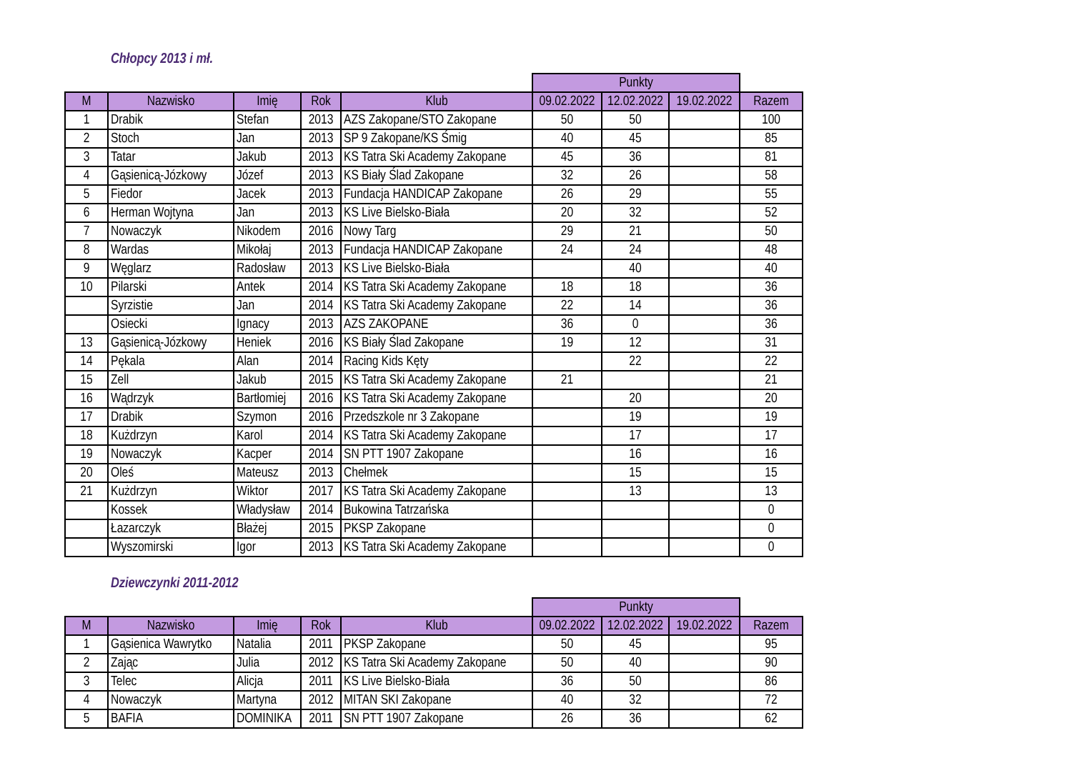Chłopcy 2013 i mł.
| | | | | | Punkty | | | |
| M | Nazwisko | Imię | Rok | Klub | 09.02.2022 | 12.02.2022 | 19.02.2022 | Razem |
| 1 | Drabik | Stefan | 2013 | AZS Zakopane/STO Zakopane | 50 | 50 | | 100 |
| 2 | Stoch | Jan | 2013 | SP 9 Zakopane/KS Śmig | 40 | 45 | | 85 |
| 3 | Tatar | Jakub | 2013 | KS Tatra Ski Academy Zakopane | 45 | 36 | | 81 |
| 4 | Gąsienicą-Józkowy | Józef | 2013 | KS Biały Ślad Zakopane | 32 | 26 | | 58 |
| 5 | Fiedor | Jacek | 2013 | Fundacja HANDICAP Zakopane | 26 | 29 | | 55 |
| 6 | Herman Wojtyna | Jan | 2013 | KS Live Bielsko-Biała | 20 | 32 | | 52 |
| 7 | Nowaczyk | Nikodem | 2016 | Nowy Targ | 29 | 21 | | 50 |
| 8 | Wardas | Mikołaj | 2013 | Fundacja HANDICAP Zakopane | 24 | 24 | | 48 |
| 9 | Węglarz | Radosław | 2013 | KS Live Bielsko-Biała | | 40 | | 40 |
| 10 | Pilarski | Antek | 2014 | KS Tatra Ski Academy Zakopane | 18 | 18 | | 36 |
| | Syrzistie | Jan | 2014 | KS Tatra Ski Academy Zakopane | 22 | 14 | | 36 |
| | Osiecki | Ignacy | 2013 | AZS ZAKOPANE | 36 | 0 | | 36 |
| 13 | Gąsienicą-Józkowy | Heniek | 2016 | KS Biały Ślad Zakopane | 19 | 12 | | 31 |
| 14 | Pękala | Alan | 2014 | Racing Kids Kęty | | 22 | | 22 |
| 15 | Zell | Jakub | 2015 | KS Tatra Ski Academy Zakopane | 21 | | | 21 |
| 16 | Wądrzyk | Bartłomiej | 2016 | KS Tatra Ski Academy Zakopane | | 20 | | 20 |
| 17 | Drabik | Szymon | 2016 | Przedszkole nr 3 Zakopane | | 19 | | 19 |
| 18 | Kużdrzyn | Karol | 2014 | KS Tatra Ski Academy Zakopane | | 17 | | 17 |
| 19 | Nowaczyk | Kacper | 2014 | SN PTT 1907 Zakopane | | 16 | | 16 |
| 20 | Oleś | Mateusz | 2013 | Chełmek | | 15 | | 15 |
| 21 | Kużdrzyn | Wiktor | 2017 | KS Tatra Ski Academy Zakopane | | 13 | | 13 |
| | Kossek | Władysław | 2014 | Bukowina Tatrzańska | | | | 0 |
| | Łazarczyk | Błażej | 2015 | PKSP Zakopane | | | | 0 |
| | Wyszomirski | Igor | 2013 | KS Tatra Ski Academy Zakopane | | | | 0 |
Dziewczynki 2011-2012
| | | | | | Punkty | | | |
| M | Nazwisko | Imię | Rok | Klub | 09.02.2022 | 12.02.2022 | 19.02.2022 | Razem |
| 1 | Gąsienica Wawrytko | Natalia | 2011 | PKSP Zakopane | 50 | 45 | | 95 |
| 2 | Zając | Julia | 2012 | KS Tatra Ski Academy Zakopane | 50 | 40 | | 90 |
| 3 | Telec | Alicja | 2011 | KS Live Bielsko-Biała | 36 | 50 | | 86 |
| 4 | Nowaczyk | Martyna | 2012 | MITAN SKI Zakopane | 40 | 32 | | 72 |
| 5 | BAFIA | DOMINIKA | 2011 | SN PTT 1907 Zakopane | 26 | 36 | | 62 |